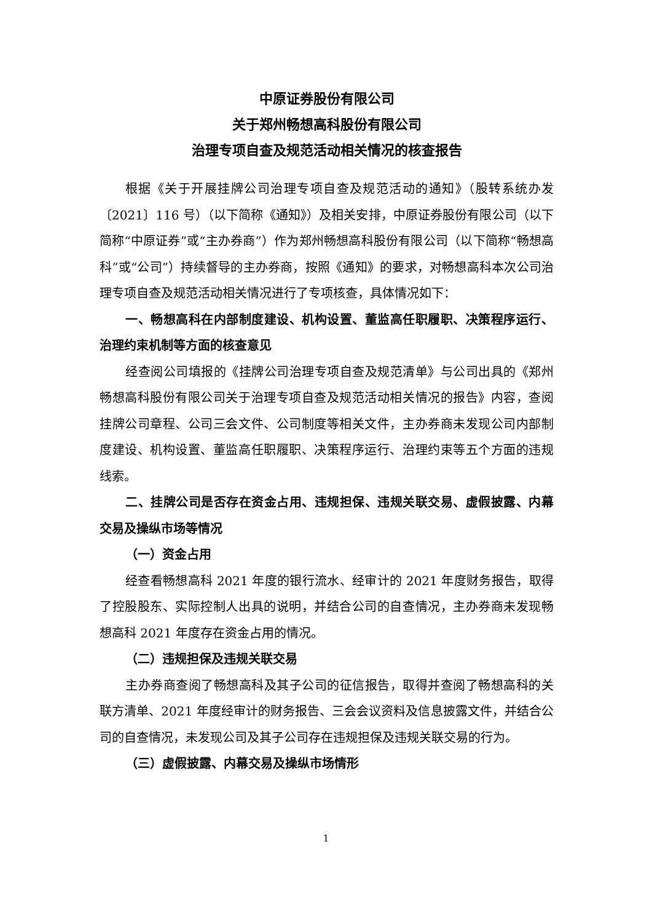中原证券股份有限公司
关于郑州畅想高科股份有限公司
治理专项自查及规范活动相关情况的核查报告
根据《关于开展挂牌公司治理专项自查及规范活动的通知》（股转系统办发〔2021〕116 号）（以下简称《通知》）及相关安排，中原证券股份有限公司（以下简称“中原证券”或“主办券商”）作为郑州畅想高科股份有限公司（以下简称“畅想高科”或“公司”）持续督导的主办券商，按照《通知》的要求，对畅想高科本次公司治理专项自查及规范活动相关情况进行了专项核查，具体情况如下：
一、畅想高科在内部制度建设、机构设置、董监高任职履职、决策程序运行、治理约束机制等方面的核查意见
经查阅公司填报的《挂牌公司治理专项自查及规范清单》与公司出具的《郑州畅想高科股份有限公司关于治理专项自查及规范活动相关情况的报告》内容，查阅挂牌公司章程、公司三会文件、公司制度等相关文件，主办券商未发现公司内部制度建设、机构设置、董监高任职履职、决策程序运行、治理约束等五个方面的违规线索。
二、挂牌公司是否存在资金占用、违规担保、违规关联交易、虚假披露、内幕交易及操纵市场等情况
（一）资金占用
经查看畅想高科 2021 年度的银行流水、经审计的 2021 年度财务报告，取得了控股股东、实际控制人出具的说明，并结合公司的自查情况，主办券商未发现畅想高科 2021 年度存在资金占用的情况。
（二）违规担保及违规关联交易
主办券商查阅了畅想高科及其子公司的征信报告，取得并查阅了畅想高科的关联方清单、2021 年度经审计的财务报告、三会会议资料及信息披露文件，并结合公司的自查情况，未发现公司及其子公司存在违规担保及违规关联交易的行为。
（三）虚假披露、内幕交易及操纵市场情形
1